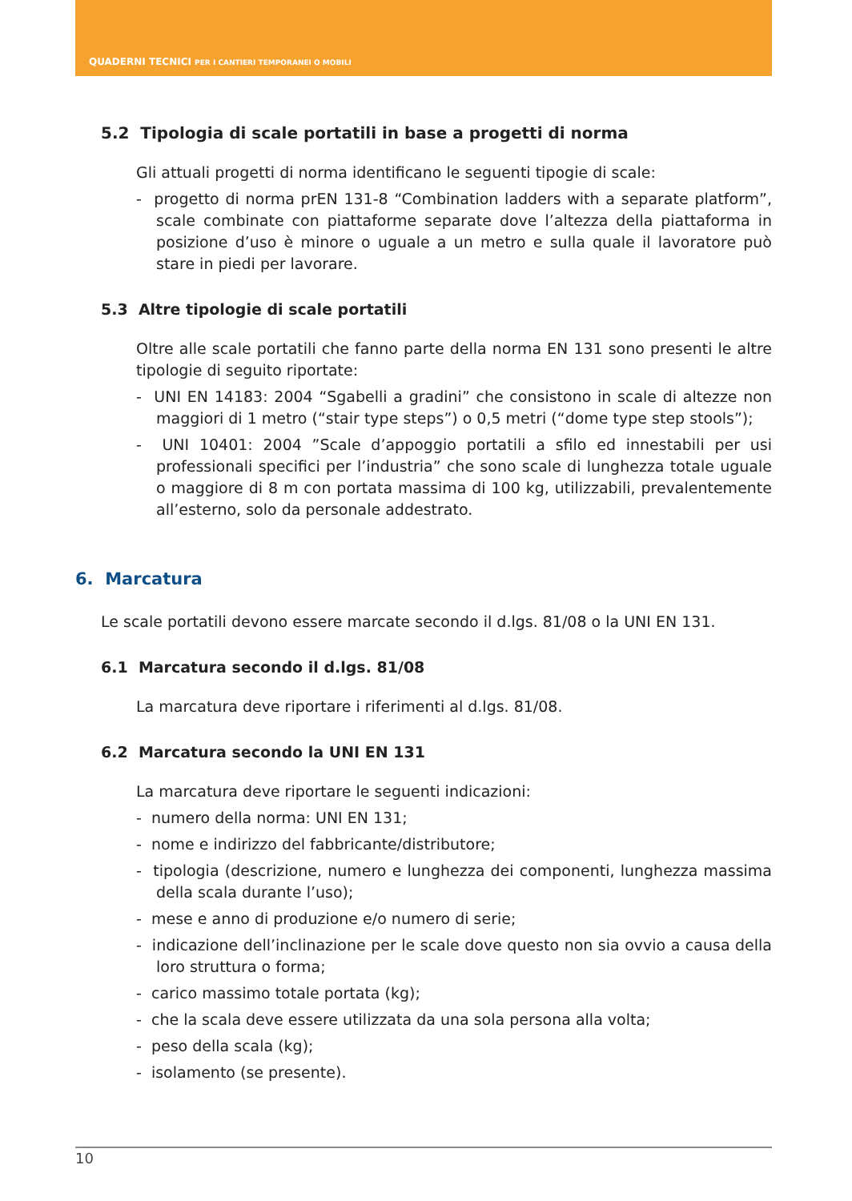QUADERNI TECNICI PER I CANTIERI TEMPORANEI O MOBILI
5.2 Tipologia di scale portatili in base a progetti di norma
Gli attuali progetti di norma identificano le seguenti tipogie di scale:
- progetto di norma prEN 131-8 “Combination ladders with a separate platform”, scale combinate con piattaforme separate dove l’altezza della piattaforma in posizione d’uso è minore o uguale a un metro e sulla quale il lavoratore può stare in piedi per lavorare.
5.3 Altre tipologie di scale portatili
Oltre alle scale portatili che fanno parte della norma EN 131 sono presenti le altre tipologie di seguito riportate:
- UNI EN 14183: 2004 “Sgabelli a gradini” che consistono in scale di altezze non maggiori di 1 metro (“stair type steps”) o 0,5 metri (“dome type step stools”);
- UNI 10401: 2004 ”Scale d’appoggio portatili a sfilo ed innestabili per usi professionali specifici per l’industria” che sono scale di lunghezza totale uguale o maggiore di 8 m con portata massima di 100 kg, utilizzabili, prevalentemente all’esterno, solo da personale addestrato.
6. Marcatura
Le scale portatili devono essere marcate secondo il d.lgs. 81/08 o la UNI EN 131.
6.1 Marcatura secondo il d.lgs. 81/08
La marcatura deve riportare i riferimenti al d.lgs. 81/08.
6.2 Marcatura secondo la UNI EN 131
La marcatura deve riportare le seguenti indicazioni:
- numero della norma: UNI EN 131;
- nome e indirizzo del fabbricante/distributore;
- tipologia (descrizione, numero e lunghezza dei componenti, lunghezza massima della scala durante l’uso);
- mese e anno di produzione e/o numero di serie;
- indicazione dell’inclinazione per le scale dove questo non sia ovvio a causa della loro struttura o forma;
- carico massimo totale portata (kg);
- che la scala deve essere utilizzata da una sola persona alla volta;
- peso della scala (kg);
- isolamento (se presente).
10